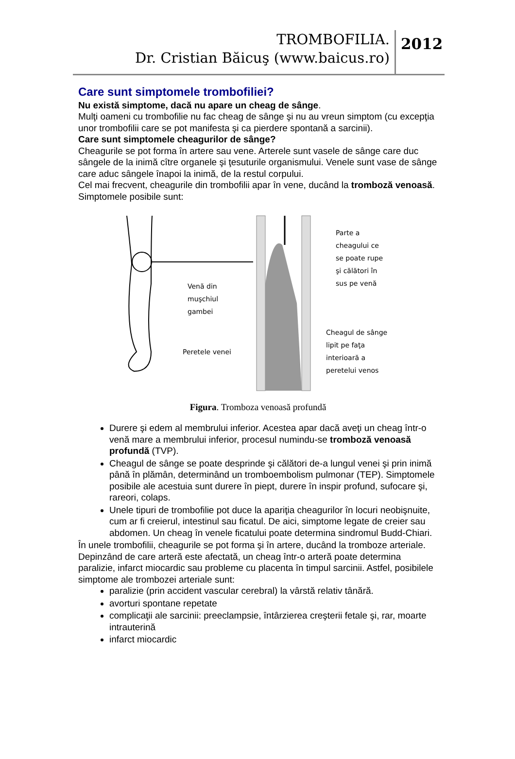TROMBOFILIA.
Dr. Cristian Băicuş (www.baicus.ro)
2012
Care sunt simptomele trombofiliei?
Nu există simptome, dacă nu apare un cheag de sânge.
Mulţi oameni cu trombofilie nu fac cheag de sânge şi nu au vreun simptom (cu excepţia unor trombofilii care se pot manifesta şi ca pierdere spontană a sarcinii).
Care sunt simptomele cheagurilor de sânge?
Cheagurile se pot forma în artere sau vene. Arterele sunt vasele de sânge care duc sângele de la inimă cître organele şi ţesuturile organismului. Venele sunt vase de sânge care aduc sângele înapoi la inimă, de la restul corpului.
Cel mai frecvent, cheagurile din trombofilii apar în vene, ducând la tromboză venoasă. Simptomele posibile sunt:
Venă din
muşchiul
gambei
Peretele venei
Parte a
cheagului ce
se poate rupe
şi călători în
sus pe venă
Cheagul de sânge
lipit pe faţa
interioară a
peretelui venos
Figura. Tromboza venoasă profundă
Durere şi edem al membrului inferior. Acestea apar dacă aveţi un cheag într-o venă mare a membrului inferior, procesul numindu-se tromboză venoasă profundă (TVP).
Cheagul de sânge se poate desprinde şi călători de-a lungul venei şi prin inimă până în plămân, determinând un tromboembolism pulmonar (TEP). Simptomele posibile ale acestuia sunt durere în piept, durere în inspir profund, sufocare şi, rareori, colaps.
Unele tipuri de trombofilie pot duce la apariţia cheagurilor în locuri neobişnuite, cum ar fi creierul, intestinul sau ficatul. De aici, simptome legate de creier sau abdomen. Un cheag în venele ficatului poate determina sindromul Budd-Chiari.
În unele trombofilii, cheagurile se pot forma şi în artere, ducând la tromboze arteriale. Depinzând de care arteră este afectată, un cheag într-o arteră poate determina paralizie, infarct miocardic sau probleme cu placenta în timpul sarcinii. Astfel, posibilele simptome ale trombozei arteriale sunt:
paralizie (prin accident vascular cerebral) la vârstă relativ tânără.
avorturi spontane repetate
complicaţii ale sarcinii: preeclampsie, întârzierea creşterii fetale şi, rar, moarte intrauterină
infarct miocardic